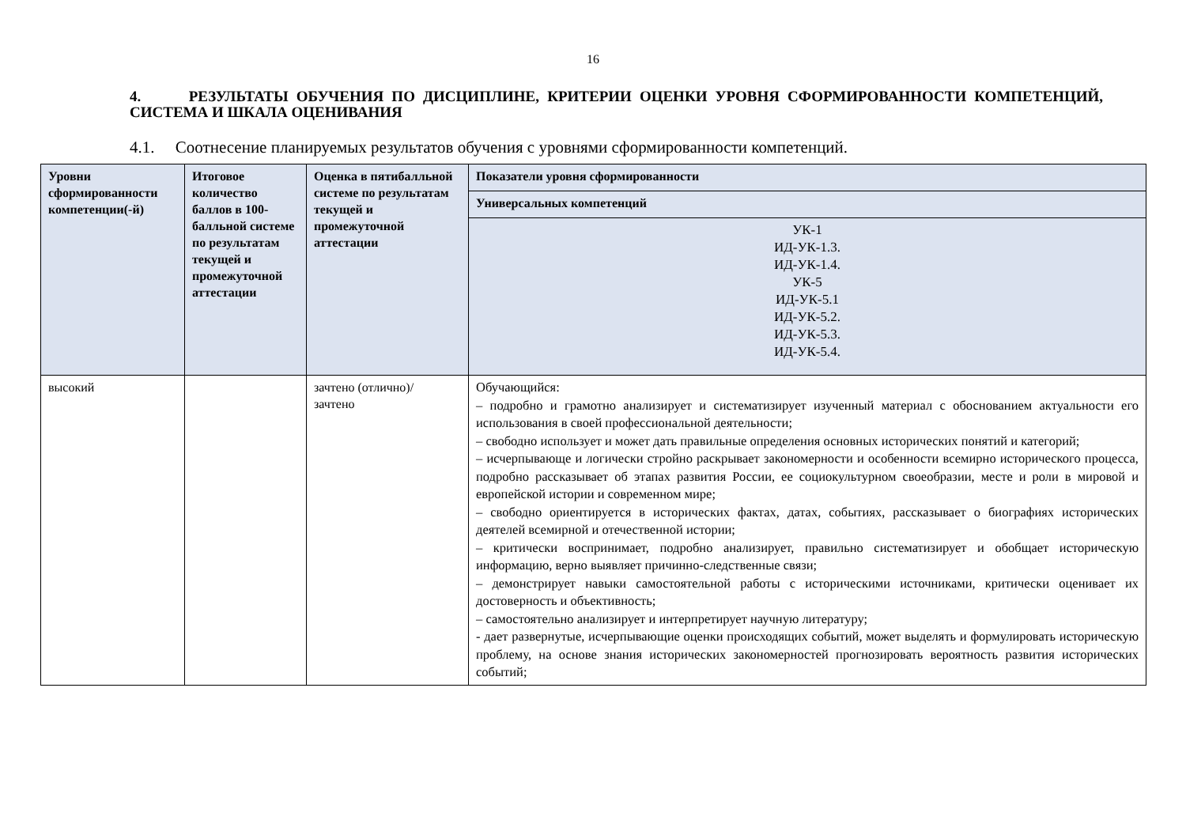16
4. РЕЗУЛЬТАТЫ ОБУЧЕНИЯ ПО ДИСЦИПЛИНЕ, КРИТЕРИИ ОЦЕНКИ УРОВНЯ СФОРМИРОВАННОСТИ КОМПЕТЕНЦИЙ, СИСТЕМА И ШКАЛА ОЦЕНИВАНИЯ
4.1. Соотнесение планируемых результатов обучения с уровнями сформированности компетенций.
| Уровни сформированности компетенции(-й) | Итоговое количество баллов в 100-балльной системе по результатам текущей и промежуточной аттестации | Оценка в пятибалльной системе по результатам текущей и промежуточной аттестации | Показатели уровня сформированности |
| --- | --- | --- | --- |
| | | | Универсальных компетенций |
| | | | УК-1 ИД-УК-1.3. ИД-УК-1.4. УК-5 ИД-УК-5.1 ИД-УК-5.2. ИД-УК-5.3. ИД-УК-5.4. |
| высокий | | зачтено (отлично)/ зачтено | Обучающийся: – подробно и грамотно анализирует и систематизирует изученный материал с обоснованием актуальности его использования в своей профессиональной деятельности; – свободно использует и может дать правильные определения основных исторических понятий и категорий; – исчерпывающе и логически стройно раскрывает закономерности и особенности всемирно исторического процесса, подробно рассказывает об этапах развития России, ее социокультурном своеобразии, месте и роли в мировой и европейской истории и современном мире; – свободно ориентируется в исторических фактах, датах, событиях, рассказывает о биографиях исторических деятелей всемирной и отечественной истории; – критически воспринимает, подробно анализирует, правильно систематизирует и обобщает историческую информацию, верно выявляет причинно-следственные связи; – демонстрирует навыки самостоятельной работы с историческими источниками, критически оценивает их достоверность и объективность; – самостоятельно анализирует и интерпретирует научную литературу; - дает развернутые, исчерпывающие оценки происходящих событий, может выделять и формулировать историческую проблему, на основе знания исторических закономерностей прогнозировать вероятность развития исторических событий; |